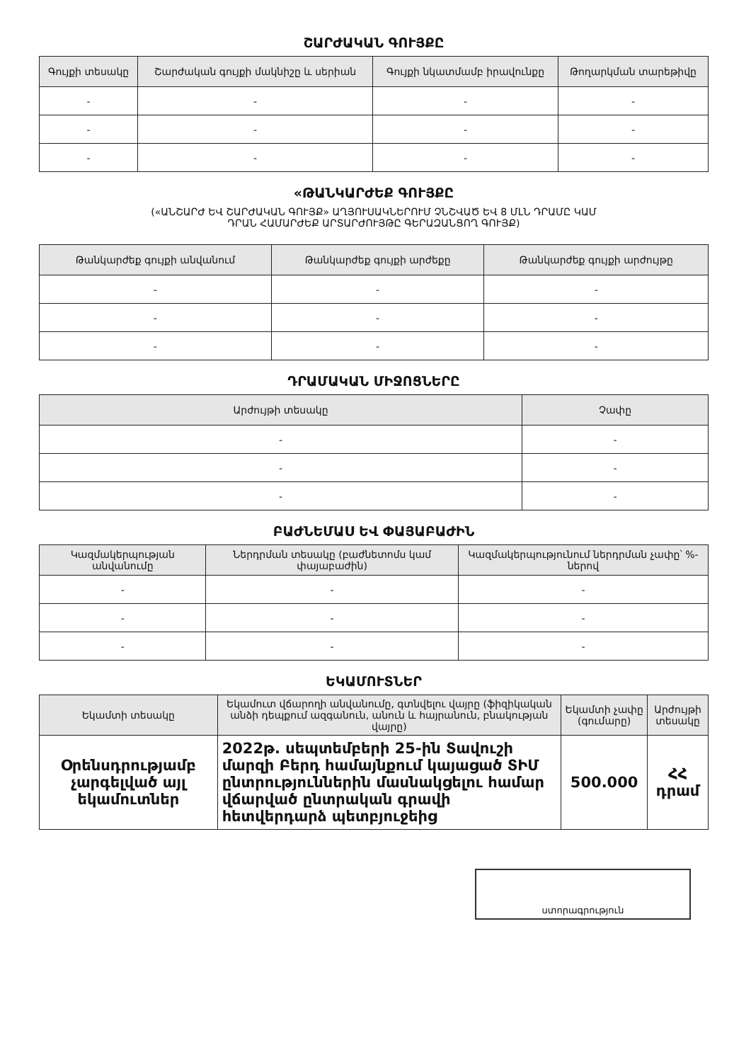ՇԱՐԺԱԿԱՆ ԳՈՒՅՔԸ
| Գույքի տեսակը | Շարժական գույքի մակնիշը և սերիան | Գույքի նկատմամբ իրավունքը | Թողարկման տարեթիվը |
| --- | --- | --- | --- |
| - | - | - | - |
| - | - | - | - |
| - | - | - | - |
«ԹԱՆԿԱՐԺԵՔ ԳՈՒՅՔԸ
(«ԱՆՇԱՐԺ ԵՎ ՇԱՐԺԱԿԱՆ ԳՈՒՅՔ» ԱՂՅՈՒՍԱԿՆԵՐՈՒՄ ՉՆՇՎԱԾ ԵՎ 8 ՄԼՆ ԴՐԱՄԸ ԿԱՄ
ԴՐԱՆ ՀԱՄԱՐԺԵՔ ԱՐՏԱՐԺՈՒՅԹԸ ԳԵՐԱԶԱՆՑՈՂ ԳՈՒՅՔ)
| Թանկարժեք գույքի անվանում | Թանկարժեք գույքի արժեքը | Թանկարժեք գույքի արժույթը |
| --- | --- | --- |
| - | - | - |
| - | - | - |
| - | - | - |
ԴՐԱՄԱԿԱՆ ՄԻՋՈՑՆԵՐԸ
| Արժույթի տեսակը | Չափը |
| --- | --- |
| - | - |
| - | - |
| - | - |
ԲԱԺՆԵՄԱՍ ԵՎ ՓԱՅԱԲԱԺԻՆ
| Կազմակերպության անվանումը | Ներդրման տեսակը (բաժնետոմս կամ փայաբաժին) | Կազմակերպությունում ներդրման չափը՝ %-ներով |
| --- | --- | --- |
| - | - | - |
| - | - | - |
| - | - | - |
ԵԿԱՄՈՒՏՆԵՐ
| Եկամտի տեսակը | Եկամուտ վճարողի անվանումը, գտնվելու վայրը (ֆիզիկական անձի դեպքում ազգանուն, անուն և հայրանուն, բնակության վայրը) | Եկամտի չափը (գումարը) | Արժույթի տեսակը |
| --- | --- | --- | --- |
| Օրենսդրությամբ չարգելված այլ եկամուտներ | 2022թ. սեպտեմբերի 25-ին Տավուշի մարզի Բերդ համայնքում կայացած ՏԻՄ ընտրություններին մասնակցելու համար վճարված ընտրական գրավի հետվերդարձ պետբյուջեից | 500.000 | ՀՀ դրամ |
ստորագրություն